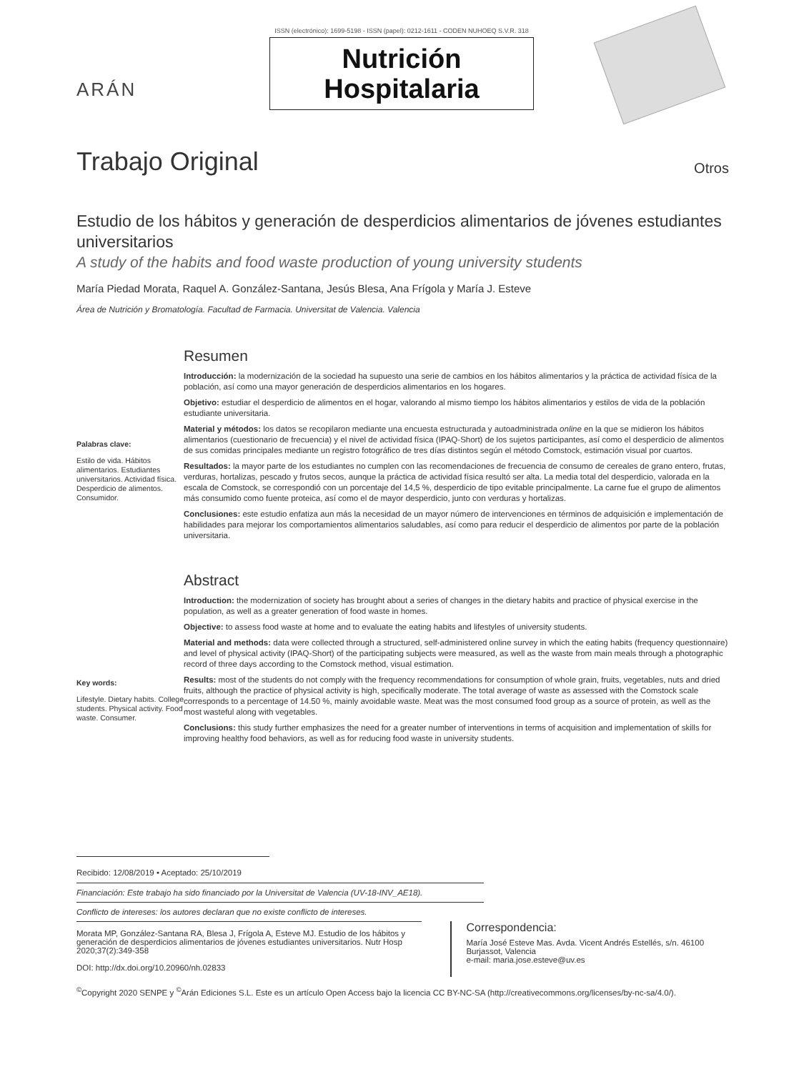ARÁN
ISSN (electrónico): 1699-5198 - ISSN (papel): 0212-1611 - CODEN NUHOEQ S.V.R. 318
Nutrición
Hospitalaria
Trabajo Original
Otros
Estudio de los hábitos y generación de desperdicios alimentarios de jóvenes estudiantes universitarios
A study of the habits and food waste production of young university students
María Piedad Morata, Raquel A. González-Santana, Jesús Blesa, Ana Frígola y María J. Esteve
Área de Nutrición y Bromatología. Facultad de Farmacia. Universitat de Valencia. Valencia
Palabras clave:
Estilo de vida. Hábitos alimentarios. Estudiantes universitarios. Actividad física. Desperdicio de alimentos. Consumidor.
Resumen
Introducción: la modernización de la sociedad ha supuesto una serie de cambios en los hábitos alimentarios y la práctica de actividad física de la población, así como una mayor generación de desperdicios alimentarios en los hogares.
Objetivo: estudiar el desperdicio de alimentos en el hogar, valorando al mismo tiempo los hábitos alimentarios y estilos de vida de la población estudiante universitaria.
Material y métodos: los datos se recopilaron mediante una encuesta estructurada y autoadministrada online en la que se midieron los hábitos alimentarios (cuestionario de frecuencia) y el nivel de actividad física (IPAQ-Short) de los sujetos participantes, así como el desperdicio de alimentos de sus comidas principales mediante un registro fotográfico de tres días distintos según el método Comstock, estimación visual por cuartos.
Resultados: la mayor parte de los estudiantes no cumplen con las recomendaciones de frecuencia de consumo de cereales de grano entero, frutas, verduras, hortalizas, pescado y frutos secos, aunque la práctica de actividad física resultó ser alta. La media total del desperdicio, valorada en la escala de Comstock, se correspondió con un porcentaje del 14,5 %, desperdicio de tipo evitable principalmente. La carne fue el grupo de alimentos más consumido como fuente proteica, así como el de mayor desperdicio, junto con verduras y hortalizas.
Conclusiones: este estudio enfatiza aun más la necesidad de un mayor número de intervenciones en términos de adquisición e implementación de habilidades para mejorar los comportamientos alimentarios saludables, así como para reducir el desperdicio de alimentos por parte de la población universitaria.
Key words:
Lifestyle. Dietary habits. College students. Physical activity. Food waste. Consumer.
Abstract
Introduction: the modernization of society has brought about a series of changes in the dietary habits and practice of physical exercise in the population, as well as a greater generation of food waste in homes.
Objective: to assess food waste at home and to evaluate the eating habits and lifestyles of university students.
Material and methods: data were collected through a structured, self-administered online survey in which the eating habits (frequency questionnaire) and level of physical activity (IPAQ-Short) of the participating subjects were measured, as well as the waste from main meals through a photographic record of three days according to the Comstock method, visual estimation.
Results: most of the students do not comply with the frequency recommendations for consumption of whole grain, fruits, vegetables, nuts and dried fruits, although the practice of physical activity is high, specifically moderate. The total average of waste as assessed with the Comstock scale corresponds to a percentage of 14.50 %, mainly avoidable waste. Meat was the most consumed food group as a source of protein, as well as the most wasteful along with vegetables.
Conclusions: this study further emphasizes the need for a greater number of interventions in terms of acquisition and implementation of skills for improving healthy food behaviors, as well as for reducing food waste in university students.
Recibido: 12/08/2019 • Aceptado: 25/10/2019
Financiación: Este trabajo ha sido financiado por la Universitat de Valencia (UV-18-INV_AE18).
Conflicto de intereses: los autores declaran que no existe conflicto de intereses.
Morata MP, González-Santana RA, Blesa J, Frígola A, Esteve MJ. Estudio de los hábitos y generación de desperdicios alimentarios de jóvenes estudiantes universitarios. Nutr Hosp 2020;37(2):349-358
DOI: http://dx.doi.org/10.20960/nh.02833
Correspondencia:
María José Esteve Mas. Avda. Vicent Andrés Estellés, s/n. 46100 Burjassot, Valencia
e-mail: maria.jose.esteve@uv.es
<sup>©</sup>Copyright 2020 SENPE y <sup>©</sup>Arán Ediciones S.L. Este es un artículo Open Access bajo la licencia CC BY-NC-SA (http://creativecommons.org/licenses/by-nc-sa/4.0/).